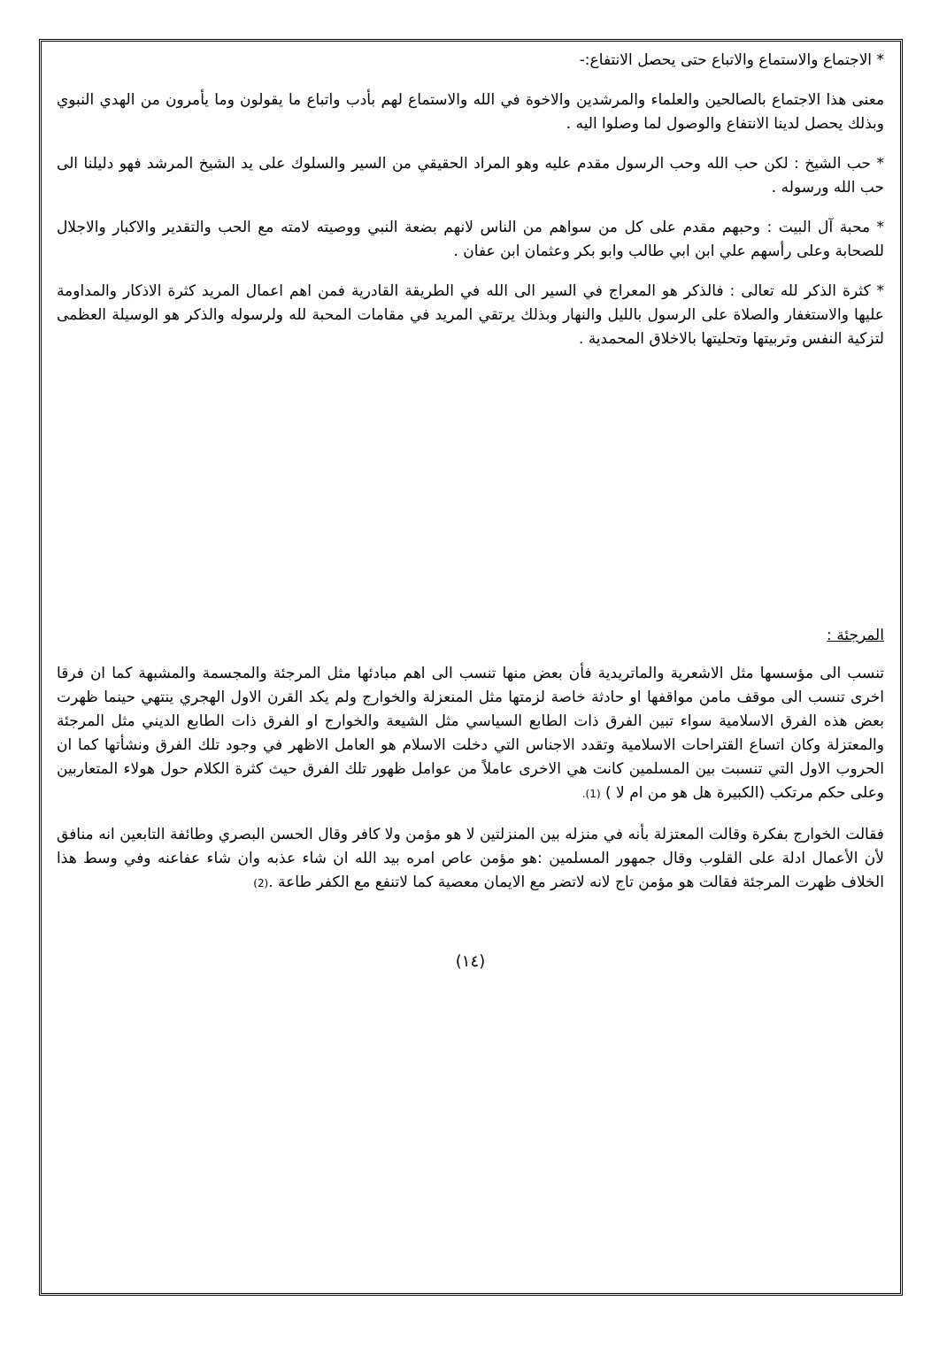* الاجتماع والاستماع والاتباع حتى يحصل الانتفاع:-
معنى هذا الاجتماع بالصالحين والعلماء والمرشدين والاخوة في الله والاستماع لهم بأدب واتباع ما يقولون وما يأمرون من الهدي النبوي وبذلك يحصل لدينا الانتفاع والوصول لما وصلوا اليه .
* حب الشيخ : لكن حب الله وحب الرسول مقدم عليه وهو المراد الحقيقي من السير والسلوك على يد الشيخ المرشد فهو دليلنا الى حب الله ورسوله .
* محبة آل البيت : وحبهم مقدم على كل من سواهم من الناس لانهم بضعة النبي ووصيته لامته مع الحب والتقدير والاكبار والاجلال للصحابة وعلى رأسهم علي ابن ابي طالب وابو بكر وعثمان ابن عفان .
* كثرة الذكر لله تعالى : فالذكر هو المعراج في السير الى الله في الطريقة القادرية فمن اهم اعمال المريد كثرة الاذكار والمداومة عليها والاستغفار والصلاة على الرسول بالليل والنهار وبذلك يرتقي المريد في مقامات المحبة لله ولرسوله والذكر هو الوسيلة العظمى لتزكية النفس وتربيتها وتحليتها بالاخلاق المحمدية .
المرجئة :
تنسب الى مؤسسها مثل الاشعرية والماتريدية فأن بعض منها تنسب الى اهم مبادئها مثل المرجئة والمجسمة والمشبهة كما ان فرقا اخرى تنسب الى موقف مامن مواقفها او حادثة خاصة لزمتها مثل المنعزلة والخوارج ولم يكد القرن الاول الهجري ينتهي حينما ظهرت بعض هذه الفرق الاسلامية سواء تبين الفرق ذات الطابع السياسي مثل الشيعة والخوارج او الفرق ذات الطابع الديني مثل المرجئة والمعتزلة وكان اتساع القتراحات الاسلامية وتقدد الاجناس التي دخلت الاسلام هو العامل الاظهر في وجود تلك الفرق ونشأتها كما ان الحروب الاول التي تنسبت بين المسلمين كانت هي الاخرى عاملاً من عوامل ظهور تلك الفرق حيث كثرة الكلام حول هولاء المتعاربين وعلى حكم مرتكب (الكبيرة هل هو من ام لا ) (1).
فقالت الخوارج بفكرة وقالت المعتزلة بأنه في منزله بين المنزلتين لا هو مؤمن ولا كافر وقال الحسن البصري وطائفة التابعين انه منافق لأن الأعمال ادلة على القلوب وقال جمهور المسلمين :هو مؤمن عاص امره بيد الله ان شاء عذبه وان شاء عفاعنه وفي وسط هذا الخلاف ظهرت المرجئة فقالت هو مؤمن تاج لانه لاتضر مع الايمان معصية كما لاتنفع مع الكفر طاعة .(2)
(١٤)